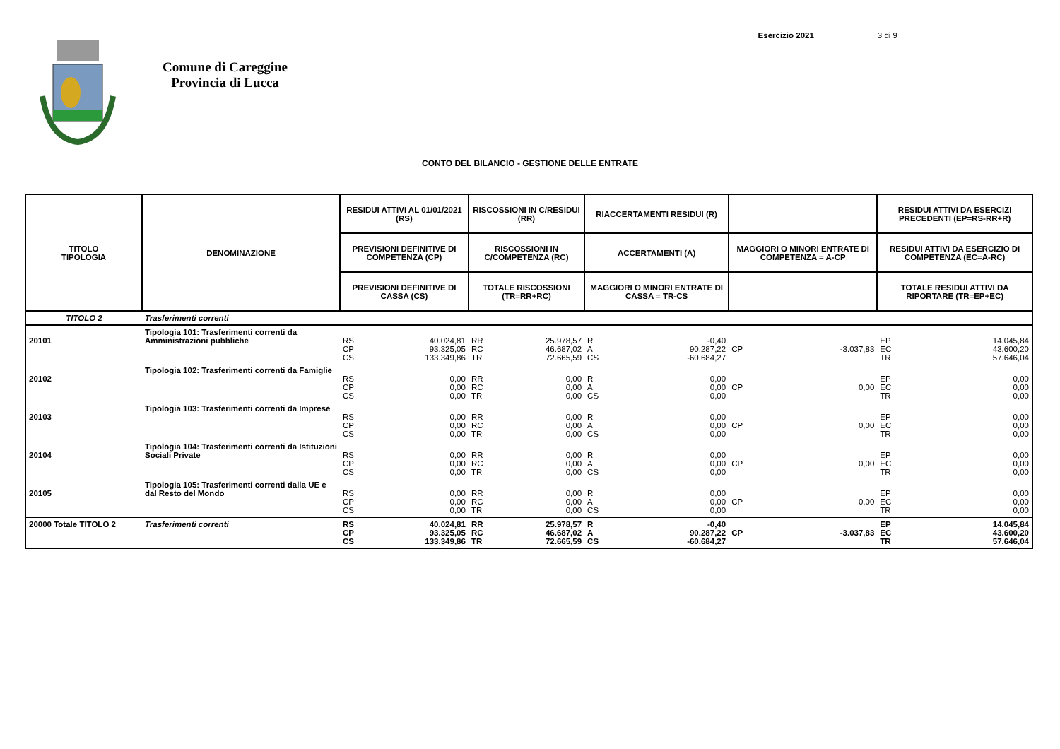Esercizio 2021 3 di 9
Comune di Careggine
Provincia di Lucca
CONTO DEL BILANCIO - GESTIONE DELLE ENTRATE
| TITOLO TIPOLOGIA | DENOMINAZIONE | RESIDUI ATTIVI AL 01/01/2021 (RS) | | RISCOSSIONI IN C/RESIDUI (RR) | | RIACCERTAMENTI RESIDUI (R) | | | | RESIDUI ATTIVI DA ESERCIZI PRECEDENTI (EP=RS-RR+R) | |
| --- | --- | --- | --- | --- | --- | --- | --- | --- | --- | --- | --- |
| | | PREVISIONI DEFINITIVE DI COMPETENZA (CP) | | RISCOSSIONI IN C/COMPETENZA (RC) | | ACCERTAMENTI (A) | | MAGGIORI O MINORI ENTRATE DI COMPETENZA = A-CP | | RESIDUI ATTIVI DA ESERCIZIO DI COMPETENZA (EC=A-RC) | |
| | | PREVISIONI DEFINITIVE DI CASSA (CS) | | TOTALE RISCOSSIONI (TR=RR+RC) | | MAGGIORI O MINORI ENTRATE DI CASSA = TR-CS | | | | TOTALE RESIDUI ATTIVI DA RIPORTARE (TR=EP+EC) | |
| TITOLO 2 | Trasferimenti correnti | | | | | | | | | | |
| 20101 | Tipologia 101: Trasferimenti correnti da Amministrazioni pubbliche | RS CP CS | 40.024,81 93.325,05 133.349,86 | RR RC TR | 25.978,57 46.687,02 72.665,59 | R A CS | -0,40 90.287,22 -60.684,27 | CP | -3.037,83 | EP EC TR | 14.045,84 43.600,20 57.646,04 |
| 20102 | Tipologia 102: Trasferimenti correnti da Famiglie | RS CP CS | 0,00 0,00 0,00 | RR RC TR | 0,00 0,00 0,00 | R A CS | 0,00 0,00 0,00 | CP | 0,00 | EP EC TR | 0,00 0,00 0,00 |
| 20103 | Tipologia 103: Trasferimenti correnti da Imprese | RS CP CS | 0,00 0,00 0,00 | RR RC TR | 0,00 0,00 0,00 | R A CS | 0,00 0,00 0,00 | CP | 0,00 | EP EC TR | 0,00 0,00 0,00 |
| 20104 | Tipologia 104: Trasferimenti correnti da Istituzioni Sociali Private | RS CP CS | 0,00 0,00 0,00 | RR RC TR | 0,00 0,00 0,00 | R A CS | 0,00 0,00 0,00 | CP | 0,00 | EP EC TR | 0,00 0,00 0,00 |
| 20105 | Tipologia 105: Trasferimenti correnti dalla UE e dal Resto del Mondo | RS CP CS | 0,00 0,00 0,00 | RR RC TR | 0,00 0,00 0,00 | R A CS | 0,00 0,00 0,00 | CP | 0,00 | EP EC TR | 0,00 0,00 0,00 |
| 20000 Totale TITOLO 2 | Trasferimenti correnti | RS CP CS | 40.024,81 93.325,05 133.349,86 | RR RC TR | 25.978,57 46.687,02 72.665,59 | R A CS | -0,40 90.287,22 -60.684,27 | CP | -3.037,83 | EP EC TR | 14.045,84 43.600,20 57.646,04 |